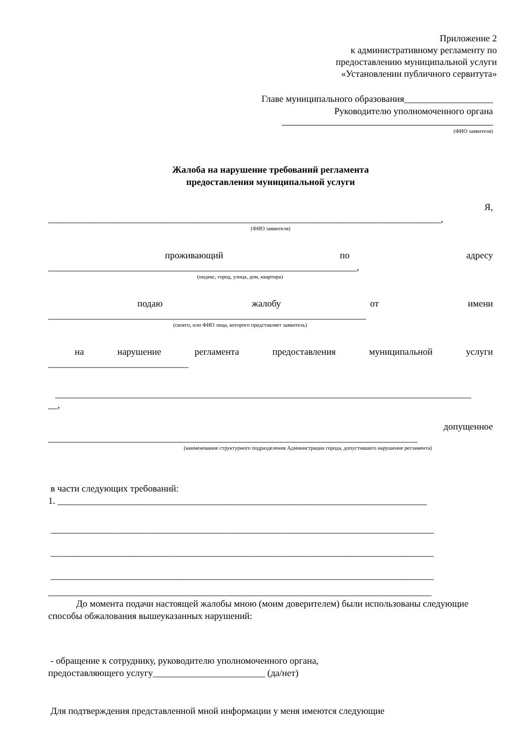Приложение 2
к административному регламенту по
предоставлению муниципальной услуги
«Установлении публичного сервитута»
Главе муниципального образования___________________
Руководителю уполномоченного органа
(ФИО заявителя)
Жалоба на нарушение требований регламента
предоставления муниципальной услуги
Я,
____________________________________________________________________________________,
(ФИО заявителя)
проживающий по адресу
__________________________________________________________________,
(индекс, город, улица, дом, квартира)
подаю жалобу от имени
____________________________________________________________________
(своего, или ФИО лица, которого представляет заявитель)
на нарушение регламента предоставления муниципальной услуги
______________________________
_________________________________________________________________________________________
__,
допущенное
_______________________________________________________________________________
(наименование структурного подразделения Администрации города, допустившего нарушение регламента)
в части следующих требований:
1. _______________________________________________________________________________
__________________________________________________________________________________
__________________________________________________________________________________
__________________________________________________________________________________
__________________________________________________________________________________
До момента подачи настоящей жалобы мною (моим доверителем) были использованы следующие способы обжалования вышеуказанных нарушений:
- обращение к сотруднику, руководителю уполномоченного органа,
предоставляющего услугу________________________ (да/нет)
Для подтверждения представленной мной информации у меня имеются следующие